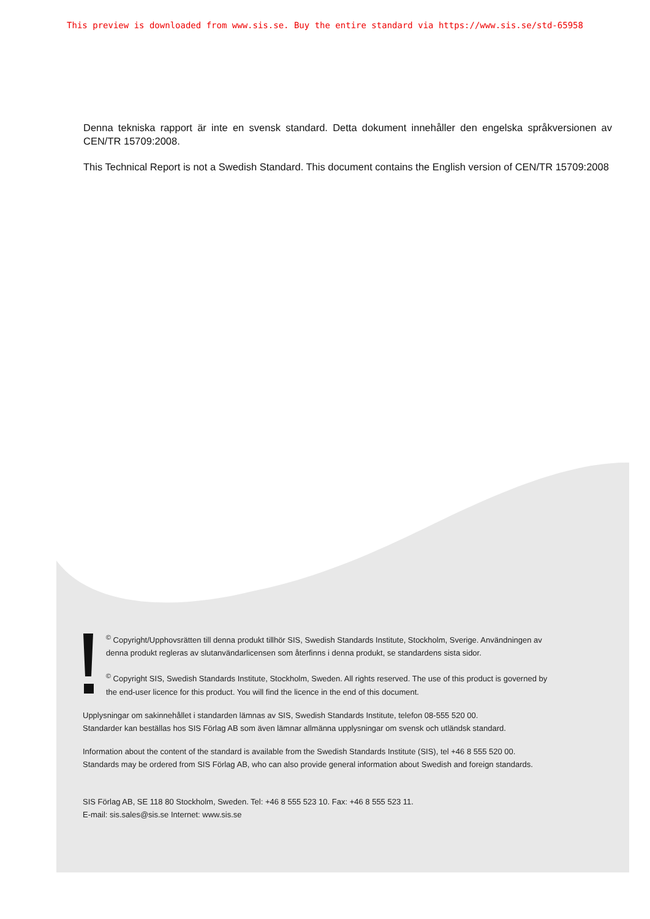This preview is downloaded from www.sis.se. Buy the entire standard via https://www.sis.se/std-65958
Denna tekniska rapport är inte en svensk standard. Detta dokument innehåller den engelska språkversionen av CEN/TR 15709:2008.
This Technical Report is not a Swedish Standard. This document contains the English version of CEN/TR 15709:2008
<sup>©</sup> Copyright/Upphovsrätten till denna produkt tillhör SIS, Swedish Standards Institute, Stockholm, Sverige. Användningen av denna produkt regleras av slutanvändarlicensen som återfinns i denna produkt, se standardens sista sidor.
<sup>©</sup> Copyright SIS, Swedish Standards Institute, Stockholm, Sweden. All rights reserved. The use of this product is governed by the end-user licence for this product. You will find the licence in the end of this document.
Upplysningar om sakinnehållet i standarden lämnas av SIS, Swedish Standards Institute, telefon 08-555 520 00.
Standarder kan beställas hos SIS Förlag AB som även lämnar allmänna upplysningar om svensk och utländsk standard.
Information about the content of the standard is available from the Swedish Standards Institute (SIS), tel +46 8 555 520 00.
Standards may be ordered from SIS Förlag AB, who can also provide general information about Swedish and foreign standards.
SIS Förlag AB, SE 118 80 Stockholm, Sweden. Tel: +46 8 555 523 10. Fax: +46 8 555 523 11.
E-mail: sis.sales@sis.se Internet: www.sis.se